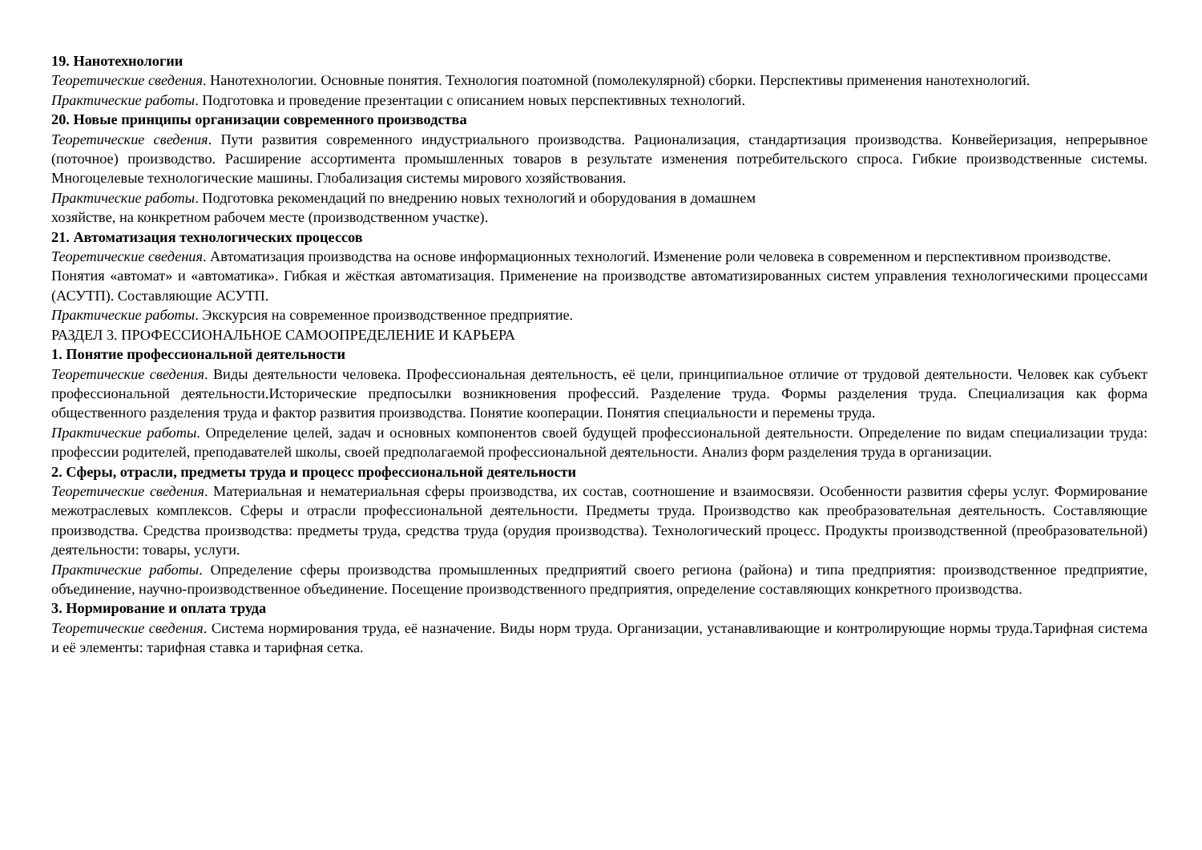19. Нанотехнологии
Теоретические сведения. Нанотехнологии. Основные понятия. Технология поатомной (помолекулярной) сборки. Перспективы применения нанотехнологий.
Практические работы. Подготовка и проведение презентации с описанием новых перспективных технологий.
20. Новые принципы организации современного производства
Теоретические сведения. Пути развития современного индустриального производства. Рационализация, стандартизация производства. Конвейеризация, непрерывное (поточное) производство. Расширение ассортимента промышленных товаров в результате изменения потребительского спроса. Гибкие производственные системы. Многоцелевые технологические машины. Глобализация системы мирового хозяйствования.
Практические работы. Подготовка рекомендаций по внедрению новых технологий и оборудования в домашнем
хозяйстве, на конкретном рабочем месте (производственном участке).
21. Автоматизация технологических процессов
Теоретические сведения. Автоматизация производства на основе информационных технологий. Изменение роли человека в современном и перспективном производстве.
Понятия «автомат» и «автоматика». Гибкая и жёсткая автоматизация. Применение на производстве автоматизированных систем управления технологическими процессами (АСУТП). Составляющие АСУТП.
Практические работы. Экскурсия на современное производственное предприятие.
РАЗДЕЛ 3. ПРОФЕССИОНАЛЬНОЕ САМООПРЕДЕЛЕНИЕ И КАРЬЕРА
1. Понятие профессиональной деятельности
Теоретические сведения. Виды деятельности человека. Профессиональная деятельность, её цели, принципиальное отличие от трудовой деятельности. Человек как субъект профессиональной деятельности.Исторические предпосылки возникновения профессий. Разделение труда. Формы разделения труда. Специализация как форма общественного разделения труда и фактор развития производства. Понятие кооперации. Понятия специальности и перемены труда.
Практические работы. Определение целей, задач и основных компонентов своей будущей профессиональной деятельности. Определение по видам специализации труда: профессии родителей, преподавателей школы, своей предполагаемой профессиональной деятельности. Анализ форм разделения труда в организации.
2. Сферы, отрасли, предметы труда и процесс профессиональной деятельности
Теоретические сведения. Материальная и нематериальная сферы производства, их состав, соотношение и взаимосвязи. Особенности развития сферы услуг. Формирование межотраслевых комплексов. Сферы и отрасли профессиональной деятельности. Предметы труда. Производство как преобразовательная деятельность. Составляющие производства. Средства производства: предметы труда, средства труда (орудия производства). Технологический процесс. Продукты производственной (преобразовательной) деятельности: товары, услуги.
Практические работы. Определение сферы производства промышленных предприятий своего региона (района) и типа предприятия: производственное предприятие, объединение, научно-производственное объединение. Посещение производственного предприятия, определение составляющих конкретного производства.
3. Нормирование и оплата труда
Теоретические сведения. Система нормирования труда, её назначение. Виды норм труда. Организации, устанавливающие и контролирующие нормы труда.Тарифная система и её элементы: тарифная ставка и тарифная сетка.